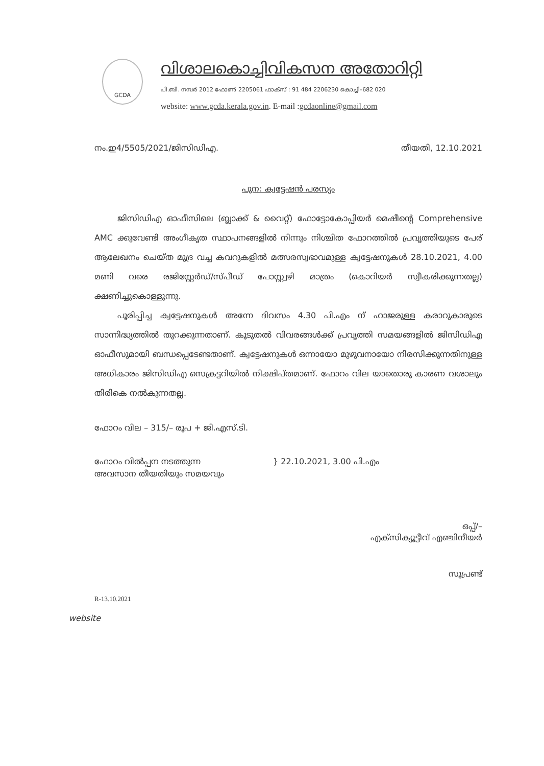GCDA
വിശാലകൊച്ചിവികസന അതോറിറ്റി
പി.ബി. നമ്പർ 2012 ഫോൺ 2205061 ഫാക്സ് : 91 484 2206230 കൊച്ചി–682 020
website: www.gcda.kerala.gov.in. E-mail :gcdaonline@gmail.com
നം.ഇ4/5505/2021/ജിസിഡിഎ. തീയതി, 12.10.2021
പുന: ക്വട്ടേഷൻ പരസ്യം
ജിസിഡിഎ ഓഫീസിലെ (ബ്ലാക്ക് & വൈറ്റ്) ഫോട്ടോകോപ്പിയർ മെഷീന്റെ Comprehensive AMC ക്കുവേണ്ടി അംഗീകൃത സ്ഥാപനങ്ങളിൽ നിന്നും നിശ്ചിത ഫോറത്തിൽ പ്രവൃത്തിയുടെ പേര് ആലേഖനം ചെയ്ത മുദ്ര വച്ച കവറുകളിൽ മത്സരസ്വഭാവമുള്ള ക്വട്ടേഷനുകൾ 28.10.2021, 4.00 മണി വരെ രജിസ്റ്റേർഡ്/സ്പീഡ് പോസ്റ്റ്വഴി മാത്രം (കൊറിയർ സ്വീകരിക്കുന്നതല്ല) ക്ഷണിച്ചുകൊള്ളുന്നു.
പൂരിപ്പിച്ച ക്വട്ടേഷനുകൾ അന്നേ ദിവസം 4.30 പി.എം ന് ഹാജരുള്ള കരാറുകാരുടെ സാന്നിദ്ധ്യത്തിൽ തുറക്കുന്നതാണ്. കൂടുതൽ വിവരങ്ങൾക്ക് പ്രവൃത്തി സമയങ്ങളിൽ ജിസിഡിഎ ഓഫീസുമായി ബന്ധപ്പെടേണ്ടതാണ്. ക്വട്ടേഷനുകൾ ഒന്നായോ മുഴുവനായോ നിരസിക്കുന്നതിനുള്ള അധികാരം ജിസിഡിഎ സെക്രട്ടറിയിൽ നിക്ഷിപ്തമാണ്. ഫോറം വില യാതൊരു കാരണ വശാലും തിരികെ നൽകുന്നതല്ല.
ഫോറം വില – 315/– രൂപ + ജി.എസ്.ടി.
ഫോറം വിൽപ്പന നടത്തുന്ന
അവസാന തീയതിയും സമയവും
} 22.10.2021, 3.00 പി.എം
ഒപ്പ്/–
എക്സിക്യൂട്ടീവ് എഞ്ചിനീയർ
സൂപ്രണ്ട്
R-13.10.2021
website